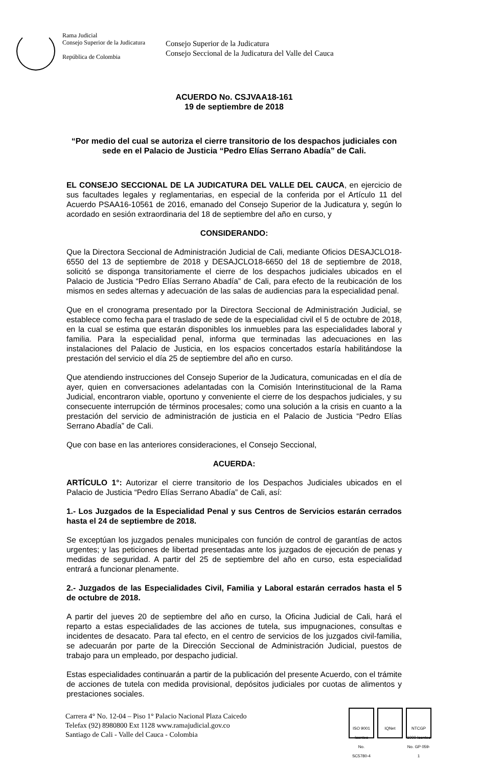Rama Judicial
Consejo Superior de la Judicatura
República de Colombia
Consejo Superior de la Judicatura
Consejo Seccional de la Judicatura del Valle del Cauca
ACUERDO No. CSJVAA18-161
19 de septiembre de 2018
“Por medio del cual se autoriza el cierre transitorio de los despachos judiciales con sede en el Palacio de Justicia “Pedro Elías Serrano Abadía” de Cali.
EL CONSEJO SECCIONAL DE LA JUDICATURA DEL VALLE DEL CAUCA, en ejercicio de sus facultades legales y reglamentarias, en especial de la conferida por el Artículo 11 del Acuerdo PSAA16-10561 de 2016, emanado del Consejo Superior de la Judicatura y, según lo acordado en sesión extraordinaria del 18 de septiembre del año en curso, y
CONSIDERANDO:
Que la Directora Seccional de Administración Judicial de Cali, mediante Oficios DESAJCLO18-6550 del 13 de septiembre de 2018 y DESAJCLO18-6650 del 18 de septiembre de 2018, solicitó se disponga transitoriamente el cierre de los despachos judiciales ubicados en el Palacio de Justicia “Pedro Elías Serrano Abadía” de Cali, para efecto de la reubicación de los mismos en sedes alternas y adecuación de las salas de audiencias para la especialidad penal.
Que en el cronograma presentado por la Directora Seccional de Administración Judicial, se establece como fecha para el traslado de sede de la especialidad civil el 5 de octubre de 2018, en la cual se estima que estarán disponibles los inmuebles para las especialidades laboral y familia. Para la especialidad penal, informa que terminadas las adecuaciones en las instalaciones del Palacio de Justicia, en los espacios concertados estaría habilitándose la prestación del servicio el día 25 de septiembre del año en curso.
Que atendiendo instrucciones del Consejo Superior de la Judicatura, comunicadas en el día de ayer, quien en conversaciones adelantadas con la Comisión Interinstitucional de la Rama Judicial, encontraron viable, oportuno y conveniente el cierre de los despachos judiciales, y su consecuente interrupción de términos procesales; como una solución a la crisis en cuanto a la prestación del servicio de administración de justicia en el Palacio de Justicia “Pedro Elías Serrano Abadía” de Cali.
Que con base en las anteriores consideraciones, el Consejo Seccional,
ACUERDA:
ARTÍCULO 1°: Autorizar el cierre transitorio de los Despachos Judiciales ubicados en el Palacio de Justicia “Pedro Elías Serrano Abadía” de Cali, así:
1.- Los Juzgados de la Especialidad Penal y sus Centros de Servicios estarán cerrados hasta el 24 de septiembre de 2018.
Se exceptúan los juzgados penales municipales con función de control de garantías de actos urgentes; y las peticiones de libertad presentadas ante los juzgados de ejecución de penas y medidas de seguridad. A partir del 25 de septiembre del año en curso, esta especialidad entrará a funcionar plenamente.
2.- Juzgados de las Especialidades Civil, Familia y Laboral estarán cerrados hasta el 5 de octubre de 2018.
A partir del jueves 20 de septiembre del año en curso, la Oficina Judicial de Cali, hará el reparto a estas especialidades de las acciones de tutela, sus impugnaciones, consultas e incidentes de desacato. Para tal efecto, en el centro de servicios de los juzgados civil-familia, se adecuarán por parte de la Dirección Seccional de Administración Judicial, puestos de trabajo para un empleado, por despacho judicial.
Estas especialidades continuarán a partir de la publicación del presente Acuerdo, con el trámite de acciones de tutela con medida provisional, depósitos judiciales por cuotas de alimentos y prestaciones sociales.
Carrera 4° No. 12-04 – Piso 1° Palacio Nacional Plaza Caicedo
Telefax (92) 8980800 Ext 1128 www.ramajudicial.gov.co
Santiago de Cali - Valle del Cauca - Colombia
ISO 9001 Icontec
No. SC5780-4
IQNet NTCGP 1000 Icontec
No. GP 059-1